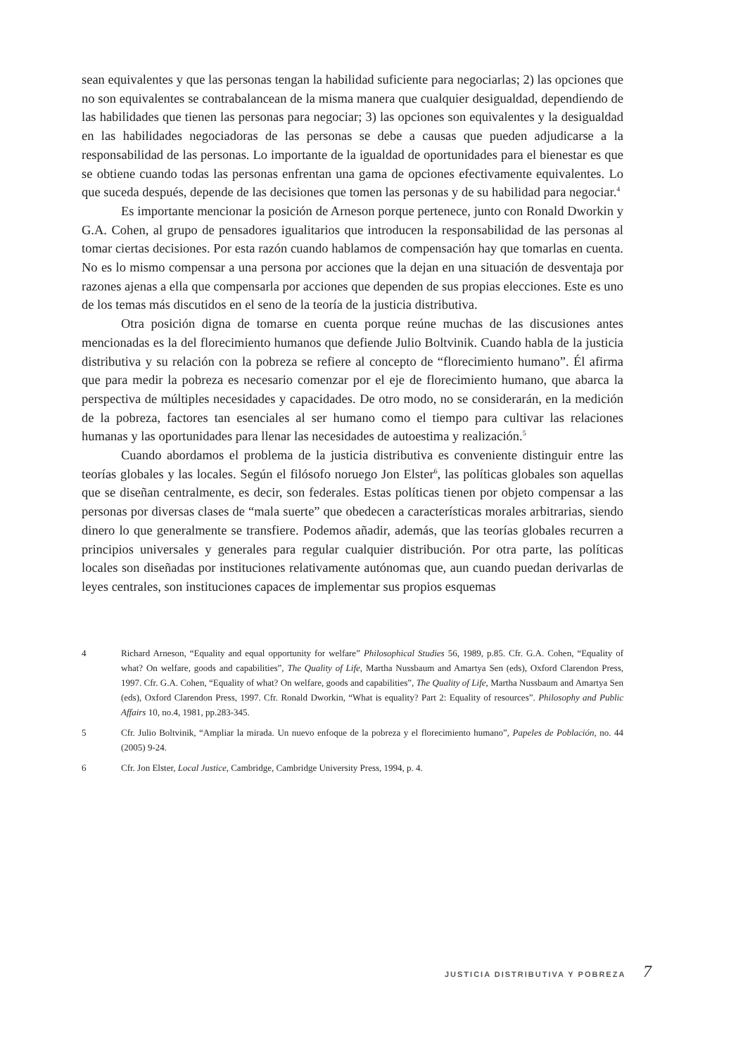sean equivalentes y que las personas tengan la habilidad suficiente para negociarlas; 2) las opciones que no son equivalentes se contrabalancean de la misma manera que cualquier desigualdad, dependiendo de las habilidades que tienen las personas para negociar; 3) las opciones son equivalentes y la desigualdad en las habilidades negociadoras de las personas se debe a causas que pueden adjudicarse a la responsabilidad de las personas. Lo importante de la igualdad de oportunidades para el bienestar es que se obtiene cuando todas las personas enfrentan una gama de opciones efectivamente equivalentes. Lo que suceda después, depende de las decisiones que tomen las personas y de su habilidad para negociar.<sup>4</sup>
Es importante mencionar la posición de Arneson porque pertenece, junto con Ronald Dworkin y G.A. Cohen, al grupo de pensadores igualitarios que introducen la responsabilidad de las personas al tomar ciertas decisiones. Por esta razón cuando hablamos de compensación hay que tomarlas en cuenta. No es lo mismo compensar a una persona por acciones que la dejan en una situación de desventaja por razones ajenas a ella que compensarla por acciones que dependen de sus propias elecciones. Este es uno de los temas más discutidos en el seno de la teoría de la justicia distributiva.
Otra posición digna de tomarse en cuenta porque reúne muchas de las discusiones antes mencionadas es la del florecimiento humanos que defiende Julio Boltvinik. Cuando habla de la justicia distributiva y su relación con la pobreza se refiere al concepto de “florecimiento humano”. Él afirma que para medir la pobreza es necesario comenzar por el eje de florecimiento humano, que abarca la perspectiva de múltiples necesidades y capacidades. De otro modo, no se considerarán, en la medición de la pobreza, factores tan esenciales al ser humano como el tiempo para cultivar las relaciones humanas y las oportunidades para llenar las necesidades de autoestima y realización.<sup>5</sup>
Cuando abordamos el problema de la justicia distributiva es conveniente distinguir entre las teorías globales y las locales. Según el filósofo noruego Jon Elster<sup>6</sup>, las políticas globales son aquellas que se diseñan centralmente, es decir, son federales. Estas políticas tienen por objeto compensar a las personas por diversas clases de “mala suerte” que obedecen a características morales arbitrarias, siendo dinero lo que generalmente se transfiere. Podemos añadir, además, que las teorías globales recurren a principios universales y generales para regular cualquier distribución. Por otra parte, las políticas locales son diseñadas por instituciones relativamente autónomas que, aun cuando puedan derivarlas de leyes centrales, son instituciones capaces de implementar sus propios esquemas
4 Richard Arneson, “Equality and equal opportunity for welfare” Philosophical Studies 56, 1989, p.85. Cfr. G.A. Cohen, “Equality of what? On welfare, goods and capabilities”, The Quality of Life, Martha Nussbaum and Amartya Sen (eds), Oxford Clarendon Press, 1997. Cfr. G.A. Cohen, “Equality of what? On welfare, goods and capabilities”, The Quality of Life, Martha Nussbaum and Amartya Sen (eds), Oxford Clarendon Press, 1997. Cfr. Ronald Dworkin, “What is equality? Part 2: Equality of resources”. Philosophy and Public Affairs 10, no.4, 1981, pp.283-345.
5 Cfr. Julio Boltvinik, “Ampliar la mirada. Un nuevo enfoque de la pobreza y el florecimiento humano”, Papeles de Población, no. 44 (2005) 9-24.
6 Cfr. Jon Elster, Local Justice, Cambridge, Cambridge University Press, 1994, p. 4.
JUSTICIA DISTRIBUTIVA Y POBREZA 7